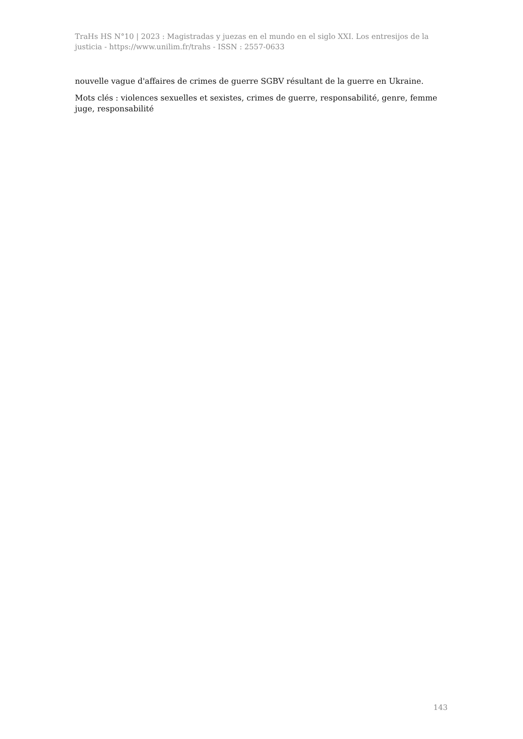TraHs HS N°10 | 2023 : Magistradas y juezas en el mundo en el siglo XXI. Los entresijos de la justicia - https://www.unilim.fr/trahs - ISSN : 2557-0633
nouvelle vague d'affaires de crimes de guerre SGBV résultant de la guerre en Ukraine.
Mots clés : violences sexuelles et sexistes, crimes de guerre, responsabilité, genre, femme juge, responsabilité
143